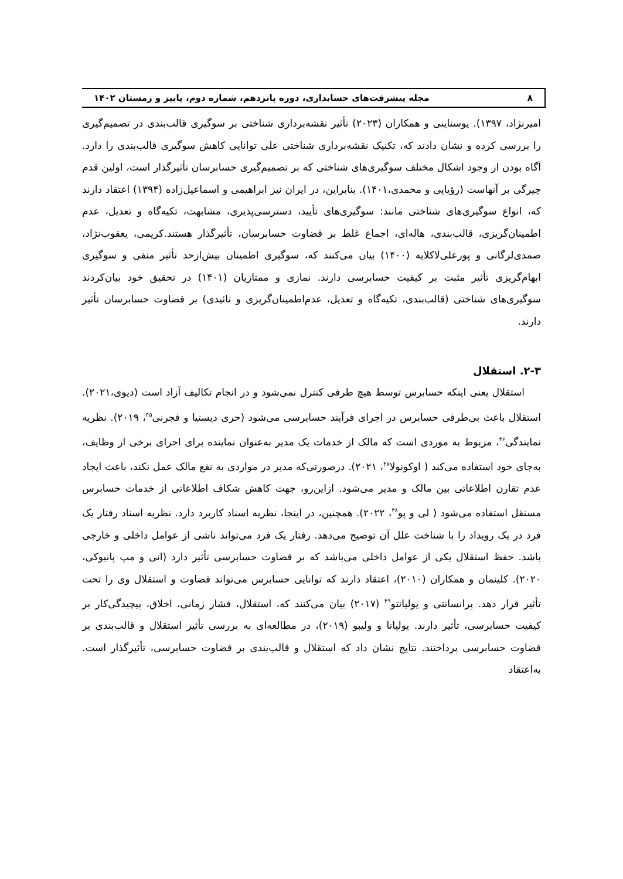۸ مجله پیشرفت‌های حسابداری، دوره پانزدهم، شماره دوم، پاییز و زمستان ۱۴۰۲
امیرنژاد، ۱۳۹۷). یوسناینی و همکاران (۲۰۲۳) تأثیر نقشه‌برداری شناختی بر سوگیری قالب‌بندی در تصمیم‌گیری را بررسی کرده و نشان دادند که، تکنیک نقشه‌برداری شناختی علی توانایی کاهش سوگیری قالب‌بندی را دارد. آگاه بودن از وجود اشکال مختلف سوگیری‌های شناختی که بر تصمیم‌گیری حسابرسان تأثیرگذار است، اولین قدم چیرگی بر آنهاست (رؤیایی و محمدی،۱۴۰۱). بنابراین، در ایران نیز ابراهیمی و اسماعیل‌زاده (۱۳۹۴) اعتقاد دارند که، انواع سوگیری‌های شناختی مانند: سوگیری‌های تأیید، دسترسی‌پذیری، مشابهت، تکیه‌گاه و تعدیل، عدم اطمینان‌گریزی، قالب‌بندی، هاله‌ای، اجماع غلط بر قضاوت حسابرسان، تأثیرگذار هستند.کریمی، یعقوب‌نژاد، صمدی‌لرگانی و پورعلی‌لاکلایه (۱۴۰۰) بیان می‌کنند که، سوگیری اطمینان بیش‌ازحد تأثیر منفی و سوگیری ابهام‌گریزی تأثیر مثبت بر کیفیت حسابرسی دارند. نمازی و ممتازیان (۱۴۰۱) در تحقیق خود بیان‌کردند سوگیری‌های شناختی (قالب‌بندی، تکیه‌گاه و تعدیل، عدم‌اطمینان‌گریزی و تائیدی) بر قضاوت حسابرسان تأثیر دارند.
۲-۳. استقلال
استقلال یعنی اینکه حسابرس توسط هیچ طرفی کنترل نمی‌شود و در انجام تکالیف آزاد است (دیوی،۲۰۲۱). استقلال باعث بی‌طرفی حسابرس در اجرای فرآیند حسابرسی می‌شود (حری دیستیا و فجرنی<sup>۴۵</sup>، ۲۰۱۹). نظریه نمایندگی<sup>۴۶</sup>، مربوط به موردی است که مالک از خدمات یک مدیر به‌عنوان نماینده برای اجرای برخی از وظایف، به‌جای خود استفاده می‌کند ( اوکونولا<sup>۴۷</sup>، ۲۰۲۱). درصورتی‌که مدیر در مواردی به نفع مالک عمل نکند، باعث ایجاد عدم تقارن اطلاعاتی بین مالک و مدیر می‌شود. ازاین‌رو، جهت کاهش شکاف اطلاعاتی از خدمات حسابرس مستقل استفاده می‌شود ( لی و پو<sup>۴۸</sup>، ۲۰۲۲). همچنین، در اینجا، نظریه اسناد کاربرد دارد. نظریه اسناد رفتار یک فرد در یک رویداد را با شناخت علل آن توضیح می‌دهد. رفتار یک فرد می‌تواند ناشی از عوامل داخلی و خارجی باشد. حفظ استقلال یکی از عوامل داخلی می‌باشد که بر قضاوت حسابرسی تأثیر دارد (انی و مپ پانیوکی، ۲۰۲۰). کلینمان و همکاران (۲۰۱۰)، اعتقاد دارند که توانایی حسابرس می‌تواند قضاوت و استقلال وی را تحت تأثیر قرار دهد. پرانسانتی و یولیانتو<sup>۴۹</sup> (۲۰۱۷) بیان می‌کنند که، استقلال، فشار زمانی، اخلاق، پیچیدگی‌کار بر کیفیت حسابرسی، تأثیر دارند. یولیانا و ولیبو (۲۰۱۹)، در مطالعه‌ای به بررسی تأثیر استقلال و قالب‌بندی بر قضاوت حسابرسی پرداختند. نتایج نشان داد که استقلال و قالب‌بندی بر قضاوت حسابرسی، تأثیرگذار است. به‌اعتقاد